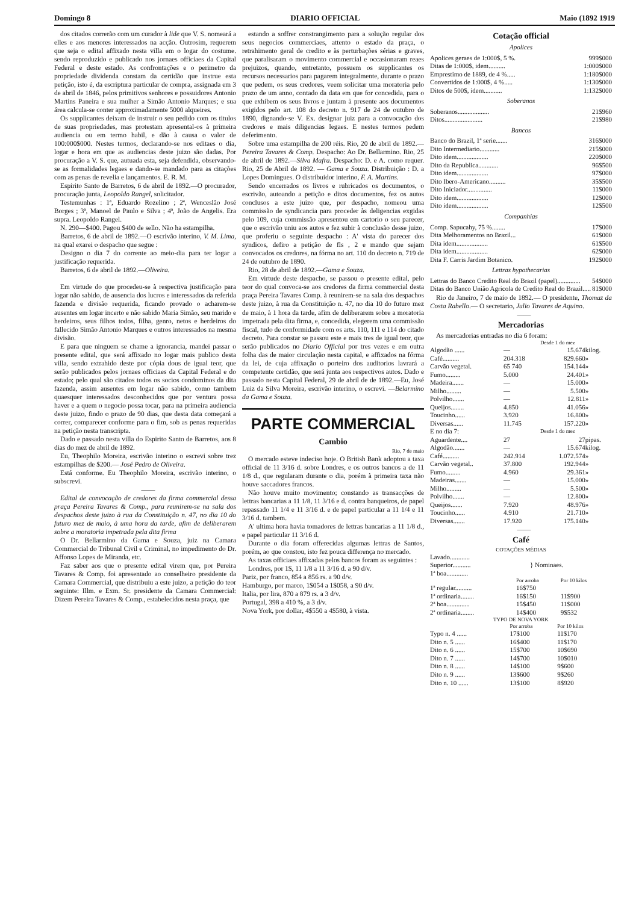Domingo 8 DIARIO OFFICIAL Maio (1892 1919
dos citados correrão com um curador à lide que V. S. nomeará a elles e aos menores interessados na acção. Outrosim, requerem que seja o edital affixado nesta villa em o logar do costume. sendo reproduzido e publicado nos jornaes officiaes da Capital Federal e deste estado. As confrontações e o perimetro da propriedade dividenda constam da certidão que instrue esta petição, isto é, da escriptura particular de compra, assignada em 3 de abril de 1846, pelos primitivos senhores e possuidores Antonio Martins Paneira e sua mulher a Simão Antonio Marques; e sua área calcula-se conter approximadamente 5000 alqueires.
Os supplicantes deixam de instruir o seu pedido com os titulos de suas propriedades, mas protestam apresental-os à primeira audiencia ou em termo habil, e dão à causa o valor de 100:000$000. Nestes termos, declarando-se nos editaes o dia, logar e hora em que as audiencias deste juizo são dadas. Por procuração a V. S. que, autuada esta, seja defendida, observando-se as formalidades legaes e dando-se mandado para as citações com as penas de revelia e lançamentos. E. R. M.
Espirito Santo de Barretos, 6 de abril de 1892.—O procurador, procuração junta, Leopoldo Rangel, solicitador.
Testemunhas : 1ª, Eduardo Rozelino ; 2ª, Wenceslão José Borges ; 3ª, Manoel de Paulo e Silva ; 4ª, João de Angelis. Era supra. Leopoldo Rangel.
N. 290—$400. Pagou $400 de sello. Não ha estampilha.
Barretos, 6 de abril de 1892.—O escrivão interino, V. M. Lima, na qual exarei o despacho que segue :
Designo o dia 7 do corrente ao meio-dia para ter logar a justificação requerida.
Barretos, 6 de abril de 1892.—Oliveira.
Em virtude do que procedeu-se à respectiva justificação para logar não sabido, de ausencia dos lucros e interessados da referida fazenda e divisão requerida, ficando provado o acharem-se ausentes em logar incerto e não sabido Maria Simão, seu marido e herdeiros, seus filhos todos, filha, genro, netos e herdeiros do fallecido Simão Antonio Marques e outros interessados na mesma divisão.
E para que ninguem se chame a ignorancia, mandei passar o presente edital, que será affixado no logar mais publico desta villa, sendo extrahido deste por cópia dous de igual teor, que serão publicados pelos jornaes officiaes da Capital Federal e do estado; pelo qual são citados todos os socios condominos da dita fazenda, assim ausentes em logar não sabido, como tambem quaesquer interessados desconhecidos que por ventura possa haver e a quem o negocio possa tocar, para na primeira audiencia deste juizo, findo o prazo de 90 dias, que desta data começará a correr, comparecer conforme para o fim, sob as penas requeridas na petição nesta transcripta.
Dado e passado nesta villa do Espirito Santo de Barretos, aos 8 dias do mez de abril de 1892.
Eu, Theophilo Moreira, escrivão interino o escrevi sobre trez estampilhas de $200.— José Pedro de Oliveira.
Está conforme. Eu Theophilo Moreira, escrivão interino, o subscrevi.
——
Edital de convocação de credores da firma commercial dessa praça Pereira Tavares & Comp., para reunirem-se na sala dos despachos deste juizo à rua da Constituição n. 47, no dia 10 do futuro mez de maio, à uma hora da tarde, afim de deliberarem sobre a moratoria impetrada pela dita firma
O Dr. Bellarmino da Gama e Souza, juiz na Camara Commercial do Tribunal Civil e Criminal, no impedimento do Dr. Affonso Lopes de Miranda, etc.
Faz saber aos que o presente edital virem que, por Pereira Tavares & Comp. foi apresentado ao conselheiro presidente da Camara Commercial, que distribuiu a este juizo, a petição do teor seguinte: Illm. e Exm. Sr. presidente da Camara Commercial: Dizem Pereira Tavares & Comp., estabelecidos nesta praça, que
estando a soffrer constrangimento para a solução regular dos seus negocios commerciaes, attento o estado da praça, o retrahimento geral de credito e às perturbações sérias e graves, que paralisaram o movimento commercial e occasionaram reaes prejuizos, quando, entretanto, possuem os supplicantes os recursos necessarios para pagarem integralmente, durante o prazo que pedem, os seus credores, veem solicitar uma moratoria pelo prazo de um anno, contado da data em que for concedida, para o que exhibem os seus livros e juntam à presente aos documentos exigidos pelo art. 108 do decreto n. 917 de 24 de outubro de 1890, dignando-se V. Ex. designar juiz para a convocação dos credores e mais diligencias legaes. E nestes termos pedem deferimento.
Sobre uma estampilha de 200 réis. Rio, 20 de abril de 1892.—Pereira Tavares & Comp. Despacho: Ao Dr. Bellarmino. Rio, 25 de abril de 1892.—Silva Mafra. Despacho: D. e A. como requer. Rio, 25 de Abril de 1892. — Gama e Souza. Distribuição : D. a Lopes Domingues. O distribuidor interino, F. A. Martins.
Sendo encerrados os livros e rubricados os documentos, o escrivão, autoando a petição e ditos documentos, fez os autos conclusos a este juizo que, por despacho, nomeou uma commissão de syndicancia para proceder às deligencias exgidas pelo 109, cuja commissão apresentou em cartorio o seu parecer, que o escrivão uniu aos autos e fez subir à conclusão desse juizo, que proferiu o seguinte despacho : A' vista do parecer dos syndicos, defiro a petição de fls , 2 e mando que sejam convocados os credores, na fórma no art. 110 do decreto n. 719 de 24 de outubro de 1890.
Rio, 28 de abril de 1892.—Gama e Souza.
Em virtude deste despacho, se passou o presente edital, pelo teor do qual convoca-se aos credores da firma commercial desta praça Pereira Tavares Comp. à reunirem-se na sala dos despachos deste juizo, à rua da Constituição n. 47, no dia 10 do futuro mez de maio, à 1 hora da tarde, afim de deliberarem sobre a moratoria impetrada pela dita firma, e, concedida, elegerem uma commissão fiscal, tudo de conformidade com os arts. 110, 111 e 114 do citado decreto. Para constar se passou este e mais tres de igual teor, que serão publicados no Diario Official por tres vezes e em outra folha das de maior circulação nesta capital, e affixados na fórma da lei, de cuja affixação o porteiro dos auditorios lavrará a competente certidão, que será junta aos respectivos autos. Dado e passado nesta Capital Federal, 29 de abril de de 1892.—Eu, José Luiz da Silva Moreira, escrivão interino, o escrevi. —Belarmino da Gama e Souza.
PARTE COMMERCIAL
Cambio
Rio, 7 de maio
O mercado esteve indeciso hoje. O British Bank adoptou a taxa official de 11 3/16 d. sobre Londres, e os outros bancos a de 11 1/8 d., que regularam durante o dia, porém à primeira taxa não houve saccadores francos.
Não houve muito movimento; constando as transacções de lettras bancarias a 11 1/8, 11 3/16 e d. contra banqueiros, de papel repassado 11 1/4 e 11 3/16 d. e de papel particular a 11 1/4 e 11 3/16 d. tambem.
A' ultima hora havia tomadores de lettras bancarias a 11 1/8 d., e papel particular 11 3/16 d.
Durante o dia foram offerecidas algumas lettras de Santos, porém, ao que constou, isto fez pouca differença no mercado.
As taxas officiaes affixadas pelos bancos foram as seguintes :
Londres, por 1$, 11 1/8 a 11 3/16 d. a 90 d/v.
Pariz, por franco, 854 a 856 rs. a 90 d/v.
Hamburgo, por marco, 1$054 a 1$058, a 90 d/v.
Italia, por lira, 870 a 879 rs. a 3 d/v.
Portugal, 398 a 410 %, a 3 d/v.
Nova York, por dollar, 4$550 a 4$580, à vista.
Cotação official
Apolices
| Apolices geraes de 1:000$, 5 %. | 999$000 |
| Ditas de 1:000$, idem.......... | 1:000$000 |
| Emprestimo de 1889, de 4 %..... | 1:180$000 |
| Convertidos de 1:000$, 4 %..... | 1:130$000 |
| Ditos de 500$, idem........... | 1:132$000 |
Soberanos
| Soberanos................... | 21$960 |
| Ditos....................... | 21$980 |
Bancos
| Banco do Brazil, 1ª serie....... | 316$000 |
| Dito Intermediario............ | 215$000 |
| Dito idem................... | 220$000 |
| Dito da Republica............ | 96$500 |
| Dito idem................... | 97$000 |
| Dito Ibero-Americano.......... | 35$500 |
| Dito Iniciador............... | 11$000 |
| Dito idem................... | 12$000 |
| Dito idem................... | 12$500 |
Companhias
| Comp. Sapucahy, 75 %........ | 17$000 |
| Dita Melhoramentos no Brazil... | 61$000 |
| Dita idem................... | 61$500 |
| Dita idem................... | 62$000 |
| Dita F. Carris Jardim Botanico. | 192$000 |
Lettras hypothecarias
| Lettras do Banco Credito Real do Brazil (papel).............. | 54$000 |
| Ditas do Banco União Agricola de Credito Real do Brazil..... | 81$000 |
Rio de Janeiro, 7 de maio de 1892.— O presidente, Thomaz da Costa Rabello.— O secretario, Julio Tavares de Aquino.
——
Mercadorias
As mercadorias entradas no dia 6 foram:
| | | Desde 1 do mez | |
| --- | --- | --- | --- |
| Algodão ...... | — | 15.674 | kilog. |
| Café.......... | 204.318 | 829.660 | » |
| Carvão vegetal. | 65 740 | 154.144 | » |
| Fumo......... | 5.000 | 24.401 | » |
| Madeira....... | — | 15.000 | » |
| Milho......... | — | 5.500 | » |
| Polvilho....... | — | 12.811 | » |
| Queijos........ | 4.850 | 41.056 | » |
| Toucinho...... | 3.920 | 16.800 | » |
| Diversas...... | 11.745 | 157.220 | » |
| E no dia 7: | | Desde 1 do mez | |
| Aguardente.... | 27 | 27 | pipas. |
| Algodão....... | — | 15.674 | kilog. |
| Café.......... | 242.914 | 1.072.574 | » |
| Carvão vegetal.. | 37.800 | 192.944 | » |
| Fumo......... | 4.960 | 29.361 | » |
| Madeiras....... | — | 15.000 | » |
| Milho......... | — | 5.500 | » |
| Polvilho....... | — | 12.800 | » |
| Queijos....... | 7.920 | 48.976 | » |
| Toucinho...... | 4.910 | 21.710 | » |
| Diversas....... | 17.920 | 175.140 | » |
——
Café
COTAÇÕES MÉDIAS
| Lavado............ | } Nominaes. |
| Superior........... | |
| 1ª boa............. | |
| | Por arroba | Por 10 kilos |
| --- | --- | --- |
| 1ª regular.......... | 16$750 | |
| 1ª ordinaria........ | 16$150 | 11$900 |
| 2ª boa.............. | 15$450 | 11$000 |
| 2ª ordinaria........ | 14$400 | 9$532 |
TYPO DE NOVA YORK
| | Por arroba | Por 10 kilos |
| --- | --- | --- |
| Typo n. 4 ...... | 17$100 | 11$170 |
| Dito n. 5 ...... | 16$400 | 11$170 |
| Dito n. 6 ...... | 15$700 | 10$690 |
| Dito n. 7 ...... | 14$700 | 10$010 |
| Dito n. 8 ...... | 14$100 | 9$600 |
| Dito n. 9 ...... | 13$600 | 9$260 |
| Dito n. 10 ...... | 13$100 | 8$920 |